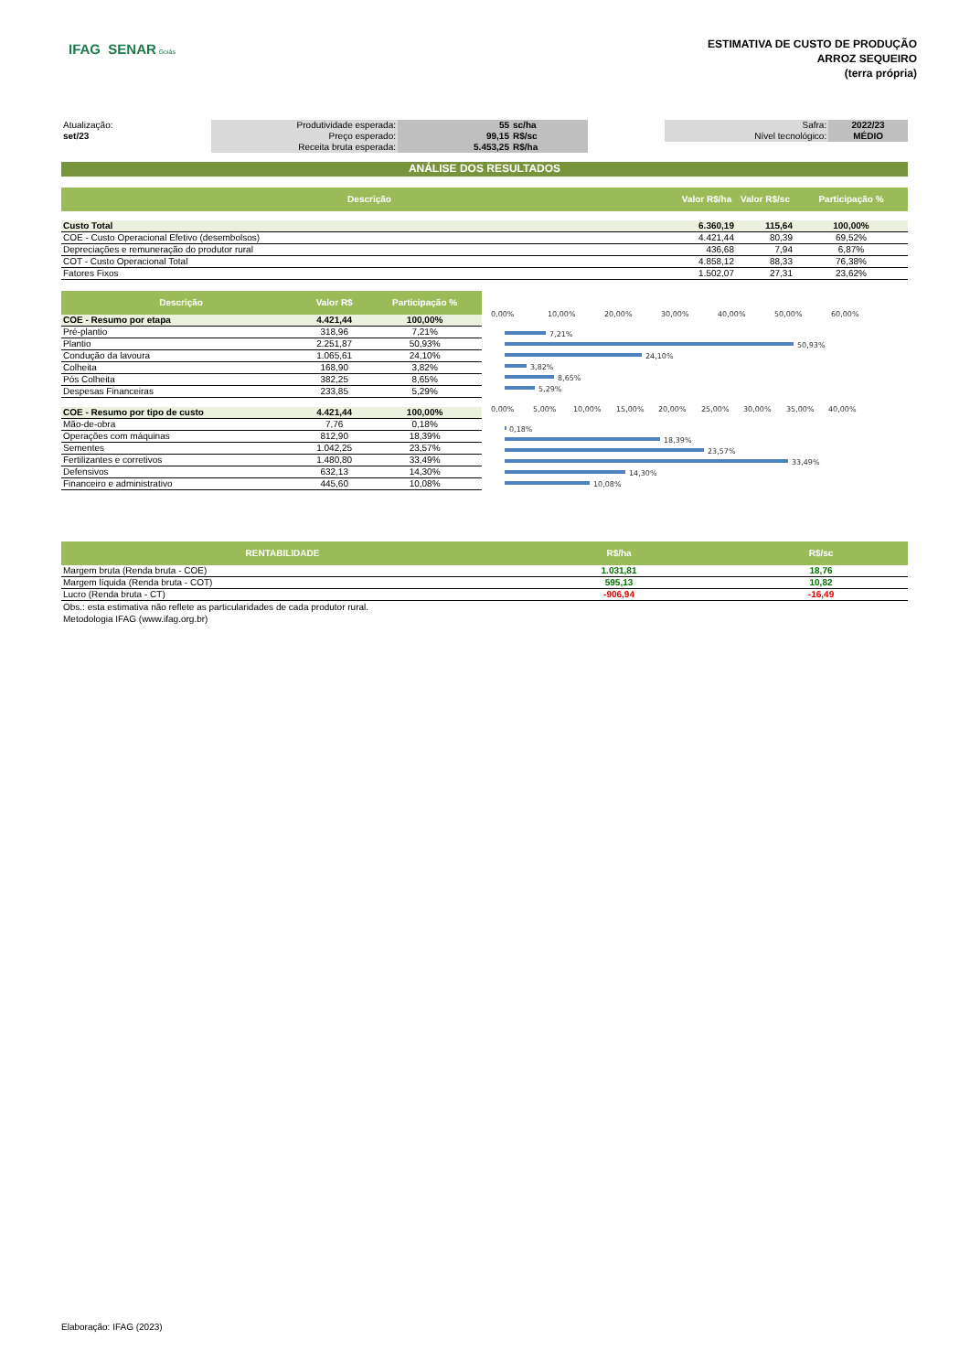IFAG SENAR Goiás
ESTIMATIVA DE CUSTO DE PRODUÇÃO
ARROZ SEQUEIRO
(terra própria)
| Atualização: | Produtividade esperada: | 55 | sc/ha | | Safra: | 2022/23 |
| set/23 | Preço esperado: | 99,15 | R$/sc | | Nível tecnológico: | MÉDIO |
| | Receita bruta esperada: | 5.453,25 | R$/ha | | | |
ANÁLISE DOS RESULTADOS
| Descrição | Valor R$/ha | Valor R$/sc | Participação % |
| --- | --- | --- | --- |
| Custo Total | 6.360,19 | 115,64 | 100,00% |
| COE - Custo Operacional Efetivo (desembolsos) | 4.421,44 | 80,39 | 69,52% |
| Depreciações e remuneração do produtor rural | 436,68 | 7,94 | 6,87% |
| COT - Custo Operacional Total | 4.858,12 | 88,33 | 76,38% |
| Fatores Fixos | 1.502,07 | 27,31 | 23,62% |
| Descrição | Valor R$ | Participação % |
| --- | --- | --- |
| COE - Resumo por etapa | 4.421,44 | 100,00% |
| Pré-plantio | 318,96 | 7,21% |
| Plantio | 2.251,87 | 50,93% |
| Condução da lavoura | 1.065,61 | 24,10% |
| Colheita | 168,90 | 3,82% |
| Pós Colheita | 382,25 | 8,65% |
| Despesas Financeiras | 233,85 | 5,29% |
| COE - Resumo por tipo de custo | 4.421,44 | 100,00% |
| Mão-de-obra | 7,76 | 0,18% |
| Operações com máquinas | 812,90 | 18,39% |
| Sementes | 1.042,25 | 23,57% |
| Fertilizantes e corretivos | 1.480,80 | 33,49% |
| Defensivos | 632,13 | 14,30% |
| Financeiro e administrativo | 445,60 | 10,08% |
0,00%
10,00%
20,00%
30,00%
40,00%
50,00%
60,00%
7,21%
50,93%
24,10%
3,82%
8,65%
5,29%
0,00%
5,00%
10,00%
15,00%
20,00%
25,00%
30,00%
35,00%
40,00%
0,18%
18,39%
23,57%
33,49%
14,30%
10,08%
| RENTABILIDADE | R$/ha | R$/sc |
| --- | --- | --- |
| Margem bruta (Renda bruta - COE) | 1.031,81 | 18,76 |
| Margem líquida (Renda bruta - COT) | 595,13 | 10,82 |
| Lucro (Renda bruta - CT) | -906,94 | -16,49 |
Obs.: esta estimativa não reflete as particularidades de cada produtor rural.
Metodologia IFAG (www.ifag.org.br)
Elaboração: IFAG (2023)